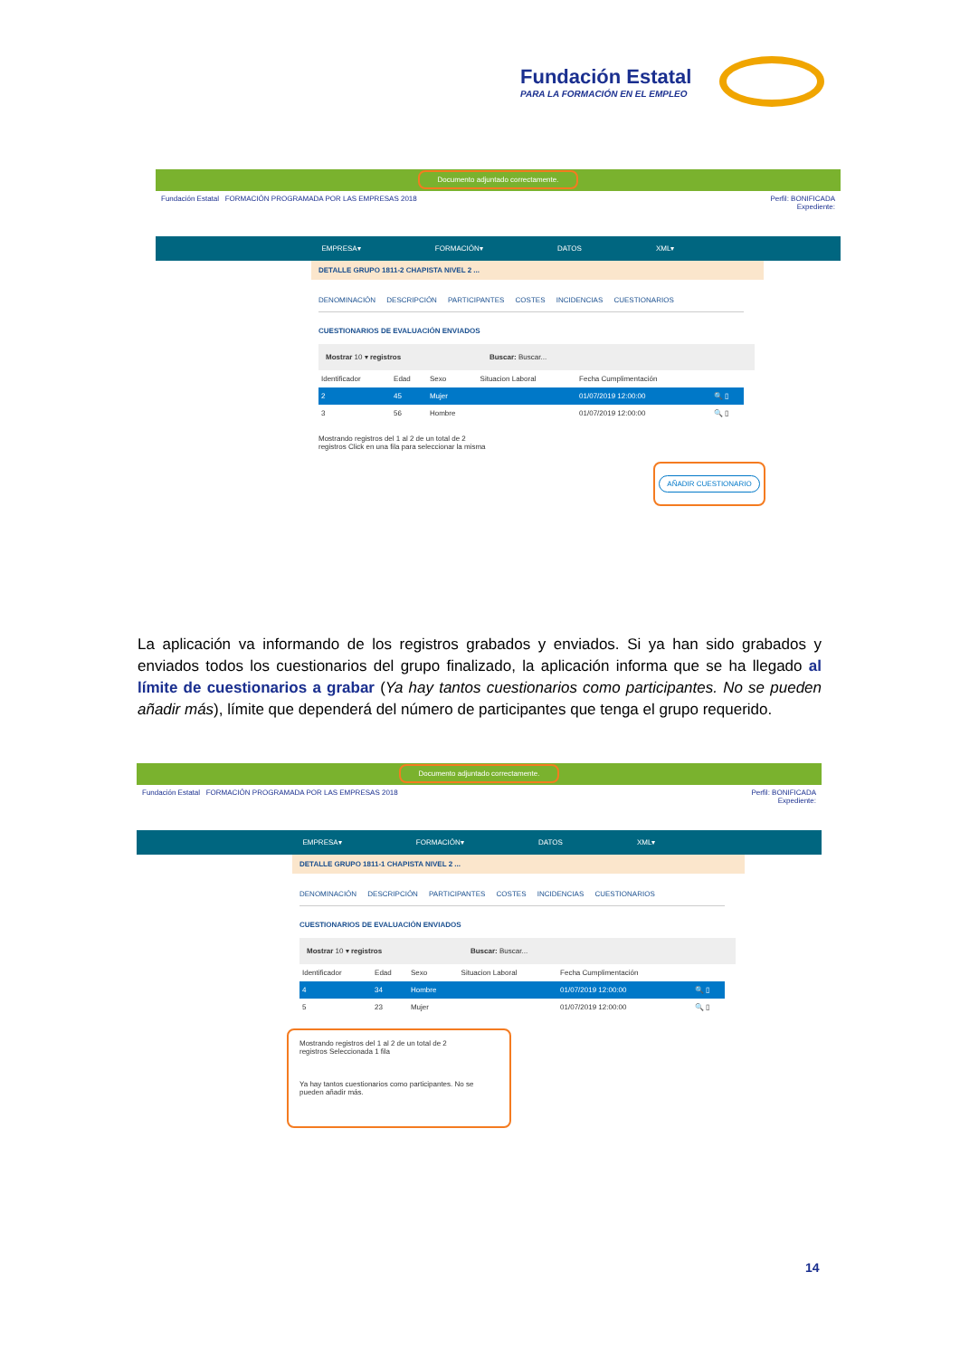Fundación Estatal
PARA LA FORMACIÓN EN EL EMPLEO
Documento adjuntado correctamente.
Fundación Estatal FORMACIÓN PROGRAMADA POR LAS EMPRESAS 2018
Perfil: BONIFICADA
Expediente:
EMPRESA▾ FORMACIÓN▾ DATOS XML▾
DETALLE GRUPO 1811-2 CHAPISTA NIVEL 2 ...
DENOMINACIÓN DESCRIPCIÓN PARTICIPANTES COSTES INCIDENCIAS CUESTIONARIOS
CUESTIONARIOS DE EVALUACIÓN ENVIADOS
Mostrar 10 ▾ registros Buscar: Buscar...
| Identificador | Edad | Sexo | Situacion Laboral | Fecha Cumplimentación | |
| --- | --- | --- | --- | --- | --- |
| 2 | 45 | Mujer | | 01/07/2019 12:00:00 | 🔍 ▯ |
| 3 | 56 | Hombre | | 01/07/2019 12:00:00 | 🔍 ▯ |
Mostrando registros del 1 al 2 de un total de 2
registros Click en una fila para seleccionar la misma
AÑADIR CUESTIONARIO
La aplicación va informando de los registros grabados y enviados. Si ya han sido grabados y enviados todos los cuestionarios del grupo finalizado, la aplicación informa que se ha llegado al límite de cuestionarios a grabar (Ya hay tantos cuestionarios como participantes. No se pueden añadir más), límite que dependerá del número de participantes que tenga el grupo requerido.
Documento adjuntado correctamente.
Fundación Estatal FORMACIÓN PROGRAMADA POR LAS EMPRESAS 2018
Perfil: BONIFICADA
Expediente:
EMPRESA▾ FORMACIÓN▾ DATOS XML▾
DETALLE GRUPO 1811-1 CHAPISTA NIVEL 2 ...
DENOMINACIÓN DESCRIPCIÓN PARTICIPANTES COSTES INCIDENCIAS CUESTIONARIOS
CUESTIONARIOS DE EVALUACIÓN ENVIADOS
Mostrar 10 ▾ registros Buscar: Buscar...
| Identificador | Edad | Sexo | Situacion Laboral | Fecha Cumplimentación | |
| --- | --- | --- | --- | --- | --- |
| 4 | 34 | Hombre | | 01/07/2019 12:00:00 | 🔍 ▯ |
| 5 | 23 | Mujer | | 01/07/2019 12:00:00 | 🔍 ▯ |
Mostrando registros del 1 al 2 de un total de 2
registros Seleccionada 1 fila
Ya hay tantos cuestionarios como participantes. No se pueden añadir más.
14